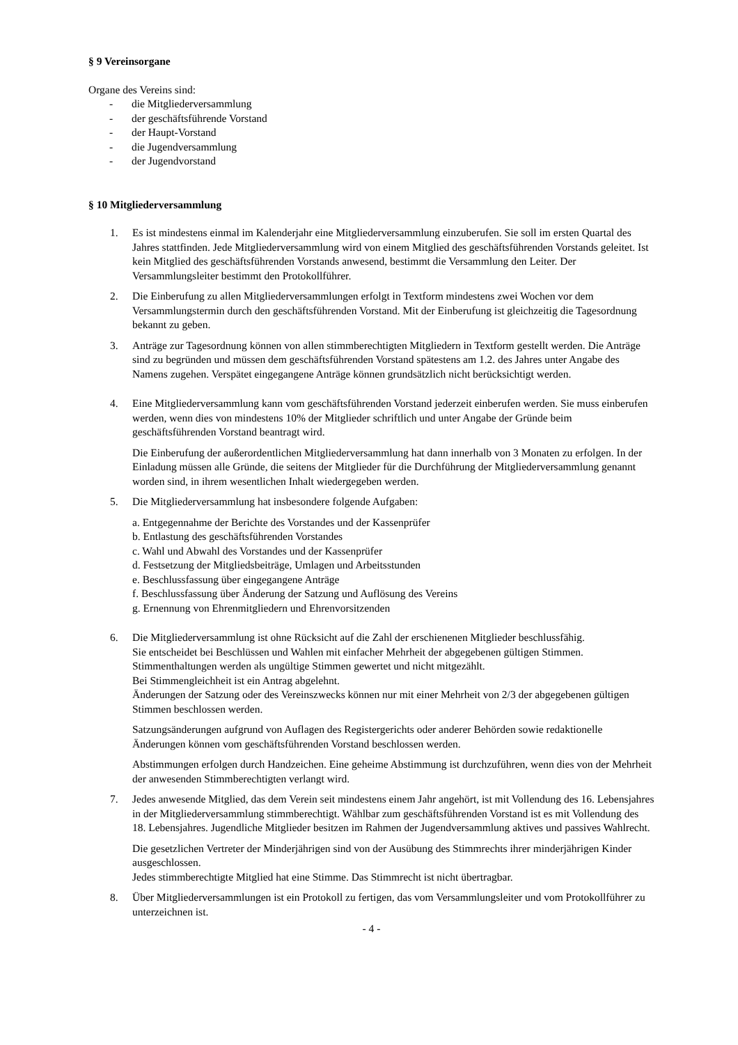§ 9 Vereinsorgane
Organe des Vereins sind:
- die Mitgliederversammlung
- der geschäftsführende Vorstand
- der Haupt-Vorstand
- die Jugendversammlung
- der Jugendvorstand
§ 10 Mitgliederversammlung
1. Es ist mindestens einmal im Kalenderjahr eine Mitgliederversammlung einzuberufen. Sie soll im ersten Quartal des Jahres stattfinden. Jede Mitgliederversammlung wird von einem Mitglied des geschäftsführenden Vorstands geleitet. Ist kein Mitglied des geschäftsführenden Vorstands anwesend, bestimmt die Versammlung den Leiter. Der Versammlungsleiter bestimmt den Protokollführer.
2. Die Einberufung zu allen Mitgliederversammlungen erfolgt in Textform mindestens zwei Wochen vor dem Versammlungstermin durch den geschäftsführenden Vorstand. Mit der Einberufung ist gleichzeitig die Tagesordnung bekannt zu geben.
3. Anträge zur Tagesordnung können von allen stimmberechtigten Mitgliedern in Textform gestellt werden. Die Anträge sind zu begründen und müssen dem geschäftsführenden Vorstand spätestens am 1.2. des Jahres unter Angabe des Namens zugehen. Verspätet eingegangene Anträge können grundsätzlich nicht berücksichtigt werden.
4. Eine Mitgliederversammlung kann vom geschäftsführenden Vorstand jederzeit einberufen werden. Sie muss einberufen werden, wenn dies von mindestens 10% der Mitglieder schriftlich und unter Angabe der Gründe beim geschäftsführenden Vorstand beantragt wird.
Die Einberufung der außerordentlichen Mitgliederversammlung hat dann innerhalb von 3 Monaten zu erfolgen. In der Einladung müssen alle Gründe, die seitens der Mitglieder für die Durchführung der Mitgliederversammlung genannt worden sind, in ihrem wesentlichen Inhalt wiedergegeben werden.
5. Die Mitgliederversammlung hat insbesondere folgende Aufgaben:
a. Entgegennahme der Berichte des Vorstandes und der Kassenprüfer
b. Entlastung des geschäftsführenden Vorstandes
c. Wahl und Abwahl des Vorstandes und der Kassenprüfer
d. Festsetzung der Mitgliedsbeiträge, Umlagen und Arbeitsstunden
e. Beschlussfassung über eingegangene Anträge
f. Beschlussfassung über Änderung der Satzung und Auflösung des Vereins
g. Ernennung von Ehrenmitgliedern und Ehrenvorsitzenden
6. Die Mitgliederversammlung ist ohne Rücksicht auf die Zahl der erschienenen Mitglieder beschlussfähig.
Sie entscheidet bei Beschlüssen und Wahlen mit einfacher Mehrheit der abgegebenen gültigen Stimmen. Stimmenthaltungen werden als ungültige Stimmen gewertet und nicht mitgezählt.
Bei Stimmengleichheit ist ein Antrag abgelehnt.
Änderungen der Satzung oder des Vereinszwecks können nur mit einer Mehrheit von 2/3 der abgegebenen gültigen Stimmen beschlossen werden.
Satzungsänderungen aufgrund von Auflagen des Registergerichts oder anderer Behörden sowie redaktionelle Änderungen können vom geschäftsführenden Vorstand beschlossen werden.
Abstimmungen erfolgen durch Handzeichen. Eine geheime Abstimmung ist durchzuführen, wenn dies von der Mehrheit der anwesenden Stimmberechtigten verlangt wird.
7. Jedes anwesende Mitglied, das dem Verein seit mindestens einem Jahr angehört, ist mit Vollendung des 16. Lebensjahres in der Mitgliederversammlung stimmberechtigt. Wählbar zum geschäftsführenden Vorstand ist es mit Vollendung des 18. Lebensjahres. Jugendliche Mitglieder besitzen im Rahmen der Jugendversammlung aktives und passives Wahlrecht.
Die gesetzlichen Vertreter der Minderjährigen sind von der Ausübung des Stimmrechts ihrer minderjährigen Kinder ausgeschlossen.
Jedes stimmberechtigte Mitglied hat eine Stimme. Das Stimmrecht ist nicht übertragbar.
8. Über Mitgliederversammlungen ist ein Protokoll zu fertigen, das vom Versammlungsleiter und vom Protokollführer zu unterzeichnen ist.
- 4 -